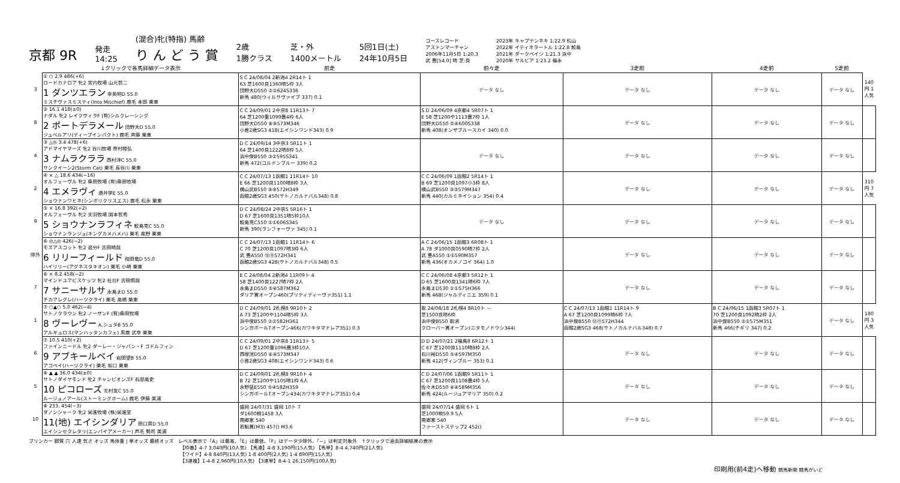京都 9R
発走
14:25
(混合)牝(特指) 馬齢
り ん ど う 賞
2歳
1勝クラス
芝・外
1400メートル
5回1日(土)
24年10月5日
コースレコード
アストンマーチャン
2006年11月5日 1:20.3
武 豊[54.0] 晴 芝:良
2023年 キャプテンネキ 1:22.9 松山
2022年 イティネラートル 1:22.8 鮫島
2021年 ダークペイジ 1:21.3 浜中
2020年 サルビア 1:23.2 福永
| | ↓クリックで各馬詳細データ表示 | 前走 | 前々走 | 3走前 | 4走前 | 5走前 | |
| --- | --- | --- | --- | --- | --- | --- | --- |
| 3 | ① ○ 2.9 486(+6) ロードカナロア 牝2 宮内牧場 山元哲二 1 ダンツエラン 幸英明D 55.0 ミスチヴァスミスティ(Into Mischief) 鹿毛 本田 栗東 | S C 24/08/04 2新潟4 2R14ト 1 63 芝1600良1360晴5枠 3人 団野大D550 ②②624S336 新馬 480(ウィルサヴァイブ 337) 0.1 | データ なし | データ なし | データ なし | データ なし | 140円 1人気 |
| 8 | ② 16.1 418(±0) ナダル 牝2 レイクヴィラF (有)シルクレーシング 2 ポートデラメール 団野大D 55.0 ジュベルアリ(ディープインパクト) 鹿毛 斉藤 栗東 | C C 24/09/01 2中京8 11R13ト 7 64 芝1200重1099曇4枠 6人 団野大D550 ⑧⑨573M346 小倉2歳SG3 418(エイシンワンド343) 0.9 | S D 24/06/09 4京都4 5R07ト 1 E 58 芝1200や1113曇7枠 1人 団野大D550 ⑤④600S338 新馬 408(オンザブルースカイ 340) 0.0 | データ なし | データ なし | データ なし | |
| 4 | ③ △◎ 3.4 478(+6) アドマイヤマーズ 牝2 谷川牧場 奈村睦弘 3 ナムラクララ 西村淳C 55.0 サンクイーン2(Storm Cat) 栗毛 長谷川 栗東 | D C 24/09/14 3中京3 5R11ト 1 64 芝1400良1222晴8枠 5人 浜中俊B550 ③②595S341 新馬 472(コルドンブルー 339) 0.2 | データ なし | データ なし | データ なし | データ なし | |
| 2 | ④ × △ 18.6 434(−16) オルフェーヴル 牝2 桑田牧場 (有)桑田牧場 4 エメラヴィ 酒井学E 55.0 ショウナンワヒネ(シンボリクリスエス) 鹿毛 松永 栗東 | C C 24/07/13 1函館1 11R14ト 10 E 66 芝1200良1100晴8枠 3人 横山武B550 ⑨⑨572H349 函館2歳SG3 450(サトノカルナバル348) 0.8 | C C 24/06/09 1函館2 5R14ト 1 B 69 芝1200良1097小3枠 8人 横山武B550 ③③579M347 新馬 440(カルミネイション 354) 0.4 | データ なし | データ なし | データ なし | 310円 7人気 |
| 9 | ⑤ × 16.8 392(+2) オルフェーヴル 牝2 天羽牧場 国本哲秀 5 ショウナンラフィネ 鮫島克C 55.0 ショウナンランジュ(キングカメハメハ) 栗毛 高野 栗東 | D C 24/08/24 2中京5 5R16ト 1 D 67 芝1600良1351晴5枠10人 鮫島克C550 ①①606S345 新馬 390(ランフォーヴァ 345) 0.1 | データ なし | データ なし | データ なし | データ なし | |
| 除外 | ⑥ ◎△◎ 426(−2) モズアスコット 牝2 追分F 吉田晴哉 6 リリーフィールド 和田竜D 55.0 ハイリリー(アグネスタキオン) 栗毛 小崎 栗東 | C C 24/07/13 1函館1 11R14ト 6 C 70 芝1200良1097晴3枠 6人 武 豊A550 ⑫⑪572H341 函館2歳SG3 428(サトノカルナバル348) 0.5 | A C 24/06/15 1函館3 6R08ト 1 A 78 ダ1000良0590晴7枠 2人 武 豊A550 ①①590M357 新馬 436(オカメノコイ 364) 1.0 | データ なし | データ なし | データ なし | |
| 7 | ⑥ × 8.2 458(−2) マインドユアビスケッツ 牝2 社台F 吉田照哉 7 サニーサルサ 永島まD 55.0 チカアレグレ(ハーツクライ) 栗毛 高橋 栗東 | E C 24/08/04 2新潟4 11R09ト 4 58 芝1400良1227晴7枠 2人 永島まD550 ⑤④587M362 ダリア賞オープン460(プリティディーヴァ351) 1.1 | C C 24/06/08 4京都3 5R12ト 1 D 65 芝1600良1341晴6枠 7人 永島まD530 ①①575H366 新馬 468(ジャルディニエ 359) 0.1 | データ なし | データ なし | データ なし | |
| 1 | ⑦ ○▲○ 5.0 462(−4) サトノクラウン 牝2 ノーザンF (有)桑田牧場 8 ヴーレヴー A.シュタB 55.0 アルギュロス(マンハッタンカフェ) 黒鹿 武幸 栗東 | D C 24/09/01 2札幌8 9R10ト 2 A 73 芝1200や1104晴5枠 3人 浜中俊B550 ②②582H361 シンガポールTオープン466(カワキタマナレア351) 0.3 | 取 24/08/18 2札幌4 8R10ト — 芝1500良晴6枠 浜中俊B550 取消 クローバー賞オープン(ニタモノドウシ344) | C C 24/07/13 1函館1 11R14ト 9 A 67 芝1200良1099晴6枠 7人 浜中俊B550 ⑫⑪572H344 函館2歳SG3 468(サトノカルナバル348) 0.7 | B C 24/06/15 1函館3 5R07ト 1 70 芝1200良1092晴2枠 2人 浜中俊B550 ①①575M351 新馬 466(チギリ 347) 0.2 | データ なし | 180円 3人気 |
| 6 | ⑦ 10.5 410(+2) ファインニードル 牝2 ダーレー・ジャパン・F ゴドルフィン 9 アブキールベイ 岩田望B 55.0 アゴベイ(ハーツクライ) 栗毛 坂口 栗東 | C C 24/09/01 2中京8 11R13ト 5 D 67 芝1200重1096曇3枠10人 西塚洸D550 ⑥④573M347 小倉2歳SG3 408(エイシンワンド343) 0.6 | D D 24/07/21 2福島8 6R12ト 1 C 67 芝1200良1110晴8枠 2人 石川裕D550 ⑤④597M350 新馬 412(ヴィンブルー 353) 0.1 | データ なし | データ なし | データ なし | |
| 5 | ⑧ ▲ ▲ 36.0 434(±0) サトノダイヤモンド 牝2 チャンピオンズF 石部高史 10 ピコローズ 北村友C 55.0 ルージュノアール(ストーミングホーム) 鹿毛 伊藤 美浦 | D C 24/09/01 2札幌8 9R10ト 4 B 72 芝1200や1105晴1枠 6人 永野猛E550 ⑤④582H359 シンガポールTオープン434(カワキタマナレア351) 0.4 | C D 24/07/06 1函館9 5R11ト 1 C 67 芝1200良1108曇4枠 5人 佐々木D550 ④④589M356 新馬 424(ルージュアマリア 350) 0.2 | データ なし | データ なし | データ なし | |
| 10 | ⑧ 233. 454(−3) ダノンシャーク 牝2 栄進牧場 (株)栄進堂 11(地) エイシンダリア 田口貫D 55.0 エイシンセクレタリ(エンパイアメーカー) 芦毛 勢司 美浦 | 盛岡 24/07/31 盛岡 10ト 7 ダ1600稍1458 3人 南郷家 540 若鮎賞(M3) 457() M3.6 | 盛岡 24/07/14 盛岡 6ト 1 芝1000稍59.9 5人 南郷家 540 ファーストステップ2 452() | データ なし | データ なし | データ なし | |
ブリンカー 脚質 穴 人速 気さ オッズ 馬体重 | 単オッズ 最終オッズ レベル表示で「A」は最高、「E」は最低、「F」はデータ少除外、「−」は判定対象外 ↑クリックで過去詳細結果の表示
【枠番】4-7 3,040円(10人気) 【馬連】4-8 3,190円(15人気) 【馬単】8-4 4,740円(21人気)
【ワイド】4-8 840円(13人気) 1-8 400円(2人気) 1-4 890円(15人気)
【3連複】1-4-8 2,960円(10人気) 【3連単】8-4-1 26,150円(100人気)
印刷用(前4走)へ移動 競馬新聞 競馬がいど